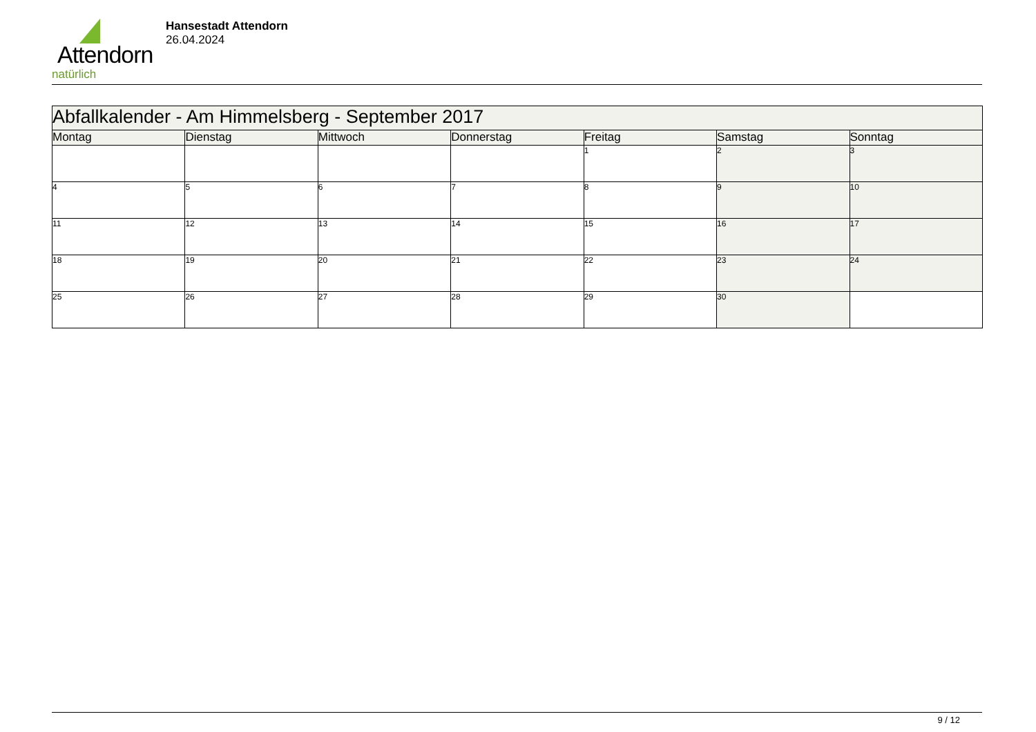Attendorn
natürlich
Hansestadt Attendorn
26.04.2024
| Abfallkalender - Am Himmelsberg - September 2017 | | | | | | |
| Montag | Dienstag | Mittwoch | Donnerstag | Freitag | Samstag | Sonntag |
| | | | | 1 | 2 | 3 |
| 4 | 5 | 6 | 7 | 8 | 9 | 10 |
| 11 | 12 | 13 | 14 | 15 | 16 | 17 |
| 18 | 19 | 20 | 21 | 22 | 23 | 24 |
| 25 | 26 | 27 | 28 | 29 | 30 | |
9 / 12